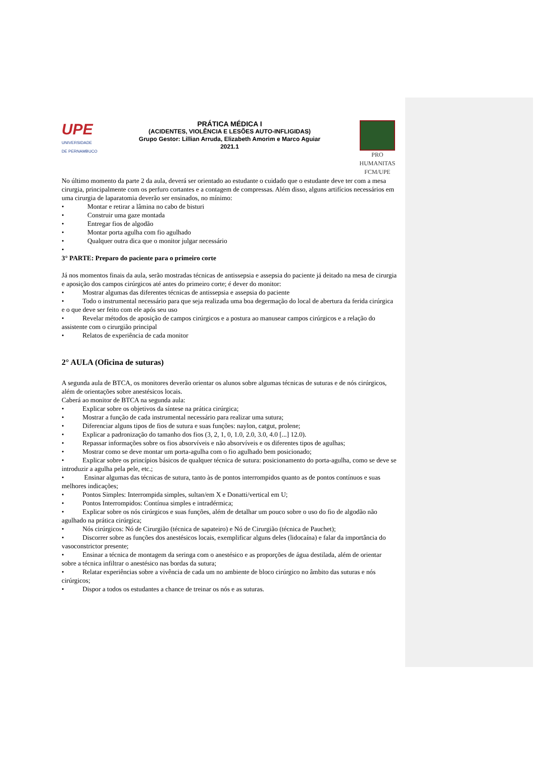UPE
UNIVERSIDADE
DE PERNAMBUCO
PRÁTICA MÉDICA I
(ACIDENTES, VIOLÊNCIA E LESÕES AUTO-INFLIGIDAS)
Grupo Gestor: Lillian Arruda, Elizabeth Amorim e Marco Aguiar
2021.1
PRO HUMANITAS
FCM/UPE
No último momento da parte 2 da aula, deverá ser orientado ao estudante o cuidado que o estudante deve ter com a mesa cirurgia, principalmente com os perfuro cortantes e a contagem de compressas. Além disso, alguns artifícios necessários em uma cirurgia de laparatomia deverão ser ensinados, no mínimo:
• Montar e retirar a lâmina no cabo de bisturi
• Construir uma gaze montada
• Entregar fios de algodão
• Montar porta agulha com fio agulhado
• Qualquer outra dica que o monitor julgar necessário
•
3° PARTE: Preparo do paciente para o primeiro corte
Já nos momentos finais da aula, serão mostradas técnicas de antissepsia e assepsia do paciente já deitado na mesa de cirurgia e aposição dos campos cirúrgicos até antes do primeiro corte; é dever do monitor:
• Mostrar algumas das diferentes técnicas de antissepsia e assepsia do paciente
• Todo o instrumental necessário para que seja realizada uma boa degermação do local de abertura da ferida cirúrgica e o que deve ser feito com ele após seu uso
• Revelar métodos de aposição de campos cirúrgicos e a postura ao manusear campos cirúrgicos e a relação do assistente com o cirurgião principal
• Relatos de experiência de cada monitor
2° AULA (Oficina de suturas)
A segunda aula de BTCA, os monitores deverão orientar os alunos sobre algumas técnicas de suturas e de nós cirúrgicos, além de orientações sobre anestésicos locais.
Caberá ao monitor de BTCA na segunda aula:
• Explicar sobre os objetivos da síntese na prática cirúrgica;
• Mostrar a função de cada instrumental necessário para realizar uma sutura;
• Diferenciar alguns tipos de fios de sutura e suas funções: naylon, catgut, prolene;
• Explicar a padronização do tamanho dos fios (3, 2, 1, 0, 1.0, 2.0, 3.0, 4.0 [...] 12.0).
• Repassar informações sobre os fios absorvíveis e não absorvíveis e os diferentes tipos de agulhas;
• Mostrar como se deve montar um porta-agulha com o fio agulhado bem posicionado;
• Explicar sobre os princípios básicos de qualquer técnica de sutura: posicionamento do porta-agulha, como se deve se introduzir a agulha pela pele, etc.;
• Ensinar algumas das técnicas de sutura, tanto às de pontos interrompidos quanto as de pontos contínuos e suas melhores indicações;
• Pontos Simples: Interrompida simples, sultan/em X e Donatti/vertical em U;
• Pontos Interrompidos: Contínua simples e intradérmica;
• Explicar sobre os nós cirúrgicos e suas funções, além de detalhar um pouco sobre o uso do fio de algodão não agulhado na prática cirúrgica;
• Nós cirúrgicos: Nó de Cirurgião (técnica de sapateiro) e Nó de Cirurgião (técnica de Pauchet);
• Discorrer sobre as funções dos anestésicos locais, exemplificar alguns deles (lidocaína) e falar da importância do vasoconstrictor presente;
• Ensinar a técnica de montagem da seringa com o anestésico e as proporções de água destilada, além de orientar sobre a técnica infiltrar o anestésico nas bordas da sutura;
• Relatar experiências sobre a vivência de cada um no ambiente de bloco cirúrgico no âmbito das suturas e nós cirúrgicos;
• Dispor a todos os estudantes a chance de treinar os nós e as suturas.